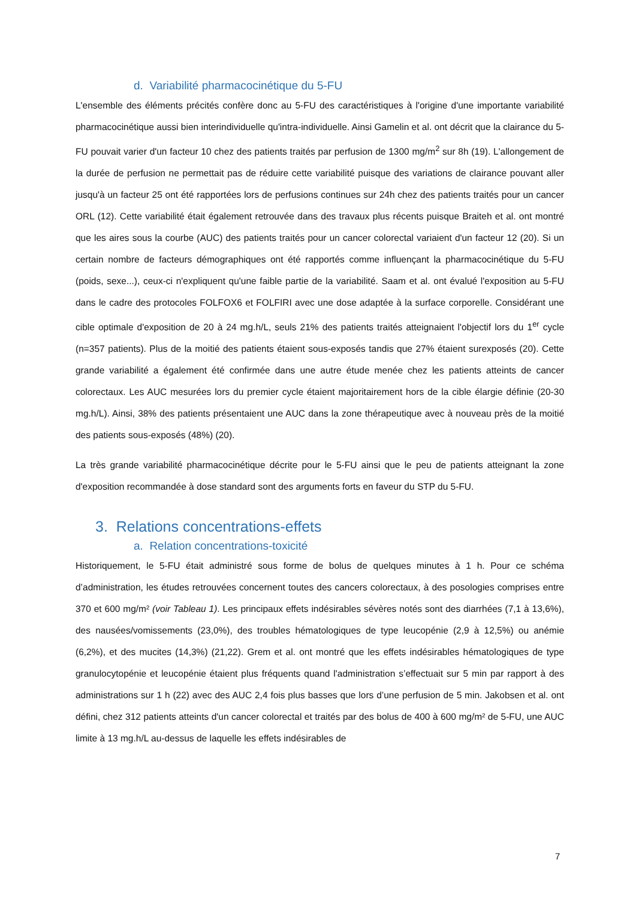d. Variabilité pharmacocinétique du 5-FU
L'ensemble des éléments précités confère donc au 5-FU des caractéristiques à l'origine d'une importante variabilité pharmacocinétique aussi bien interindividuelle qu'intra-individuelle. Ainsi Gamelin et al. ont décrit que la clairance du 5-FU pouvait varier d'un facteur 10 chez des patients traités par perfusion de 1300 mg/m<sup>2</sup> sur 8h (19). L'allongement de la durée de perfusion ne permettait pas de réduire cette variabilité puisque des variations de clairance pouvant aller jusqu'à un facteur 25 ont été rapportées lors de perfusions continues sur 24h chez des patients traités pour un cancer ORL (12). Cette variabilité était également retrouvée dans des travaux plus récents puisque Braiteh et al. ont montré que les aires sous la courbe (AUC) des patients traités pour un cancer colorectal variaient d'un facteur 12 (20). Si un certain nombre de facteurs démographiques ont été rapportés comme influençant la pharmacocinétique du 5-FU (poids, sexe...), ceux-ci n'expliquent qu'une faible partie de la variabilité. Saam et al. ont évalué l'exposition au 5-FU dans le cadre des protocoles FOLFOX6 et FOLFIRI avec une dose adaptée à la surface corporelle. Considérant une cible optimale d'exposition de 20 à 24 mg.h/L, seuls 21% des patients traités atteignaient l'objectif lors du 1<sup>er</sup> cycle (n=357 patients). Plus de la moitié des patients étaient sous-exposés tandis que 27% étaient surexposés (20). Cette grande variabilité a également été confirmée dans une autre étude menée chez les patients atteints de cancer colorectaux. Les AUC mesurées lors du premier cycle étaient majoritairement hors de la cible élargie définie (20-30 mg.h/L). Ainsi, 38% des patients présentaient une AUC dans la zone thérapeutique avec à nouveau près de la moitié des patients sous-exposés (48%) (20).
La très grande variabilité pharmacocinétique décrite pour le 5-FU ainsi que le peu de patients atteignant la zone d'exposition recommandée à dose standard sont des arguments forts en faveur du STP du 5-FU.
3. Relations concentrations-effets
a. Relation concentrations-toxicité
Historiquement, le 5-FU était administré sous forme de bolus de quelques minutes à 1 h. Pour ce schéma d’administration, les études retrouvées concernent toutes des cancers colorectaux, à des posologies comprises entre 370 et 600 mg/m² (voir Tableau 1). Les principaux effets indésirables sévères notés sont des diarrhées (7,1 à 13,6%), des nausées/vomissements (23,0%), des troubles hématologiques de type leucopénie (2,9 à 12,5%) ou anémie (6,2%), et des mucites (14,3%) (21,22). Grem et al. ont montré que les effets indésirables hématologiques de type granulocytopénie et leucopénie étaient plus fréquents quand l'administration s’effectuait sur 5 min par rapport à des administrations sur 1 h (22) avec des AUC 2,4 fois plus basses que lors d’une perfusion de 5 min. Jakobsen et al. ont défini, chez 312 patients atteints d'un cancer colorectal et traités par des bolus de 400 à 600 mg/m² de 5-FU, une AUC limite à 13 mg.h/L au-dessus de laquelle les effets indésirables de
7